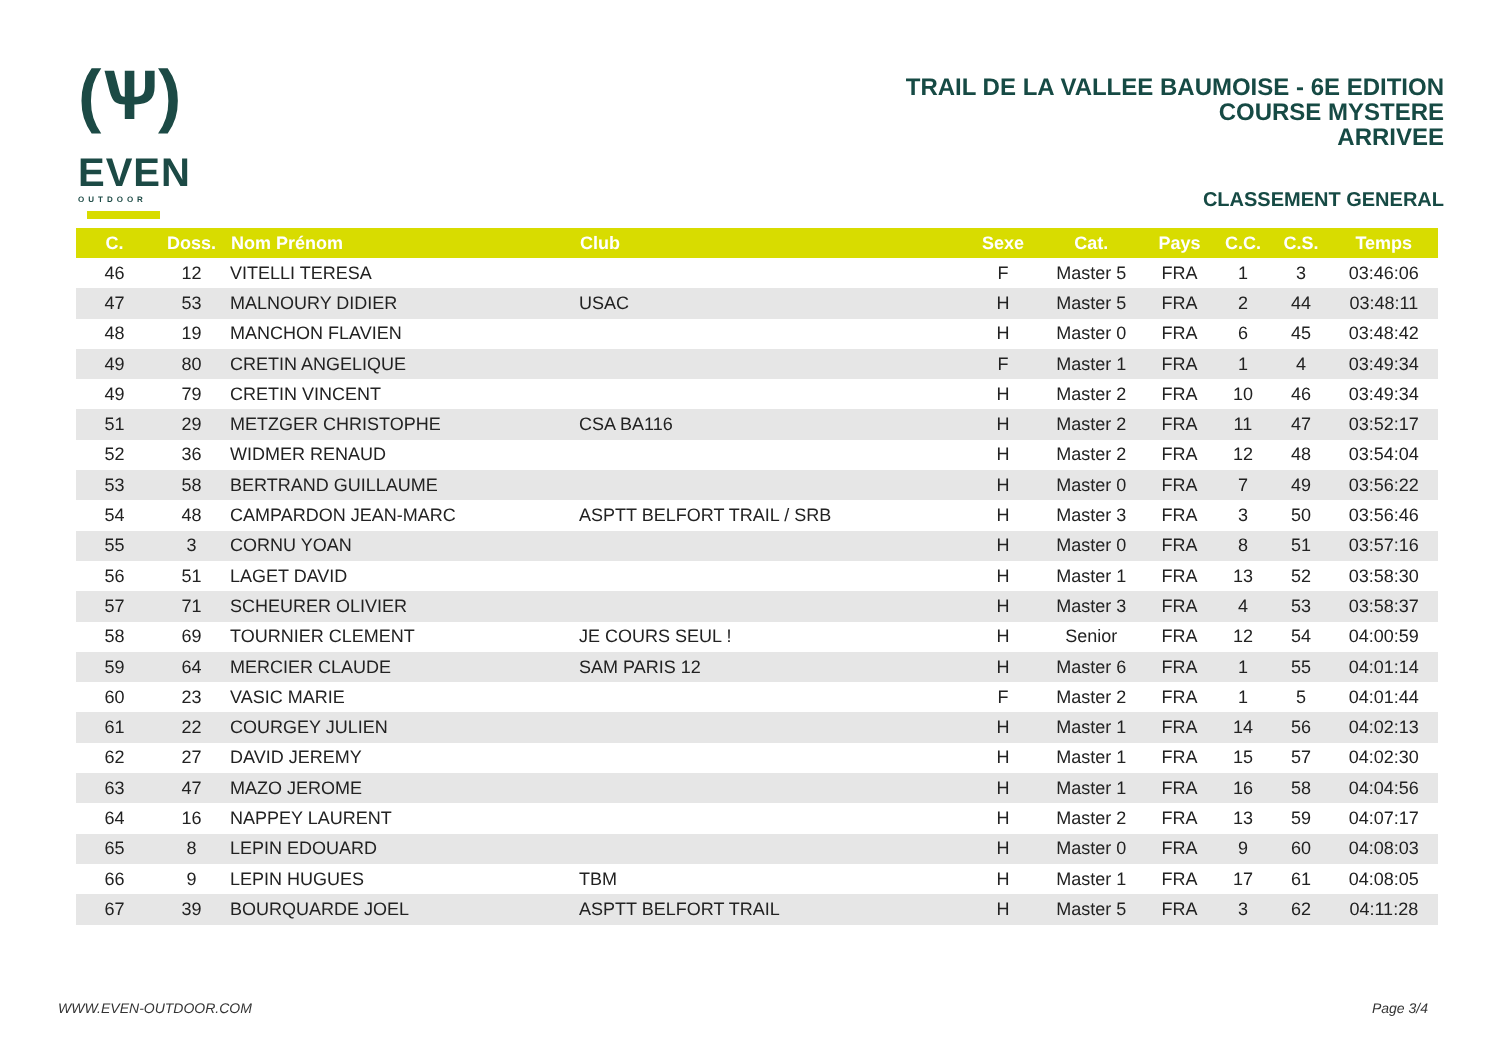(Ѱ)
EVEN
OUTDOOR
TRAIL DE LA VALLEE BAUMOISE - 6E EDITION
COURSE MYSTERE
ARRIVEE
CLASSEMENT GENERAL
| C. | Doss. | Nom Prénom | Club | Sexe | Cat. | Pays | C.C. | C.S. | Temps |
| --- | --- | --- | --- | --- | --- | --- | --- | --- | --- |
| 46 | 12 | VITELLI TERESA | | F | Master 5 | FRA | 1 | 3 | 03:46:06 |
| 47 | 53 | MALNOURY DIDIER | USAC | H | Master 5 | FRA | 2 | 44 | 03:48:11 |
| 48 | 19 | MANCHON FLAVIEN | | H | Master 0 | FRA | 6 | 45 | 03:48:42 |
| 49 | 80 | CRETIN ANGELIQUE | | F | Master 1 | FRA | 1 | 4 | 03:49:34 |
| 49 | 79 | CRETIN VINCENT | | H | Master 2 | FRA | 10 | 46 | 03:49:34 |
| 51 | 29 | METZGER CHRISTOPHE | CSA BA116 | H | Master 2 | FRA | 11 | 47 | 03:52:17 |
| 52 | 36 | WIDMER RENAUD | | H | Master 2 | FRA | 12 | 48 | 03:54:04 |
| 53 | 58 | BERTRAND GUILLAUME | | H | Master 0 | FRA | 7 | 49 | 03:56:22 |
| 54 | 48 | CAMPARDON JEAN-MARC | ASPTT BELFORT TRAIL / SRB | H | Master 3 | FRA | 3 | 50 | 03:56:46 |
| 55 | 3 | CORNU YOAN | | H | Master 0 | FRA | 8 | 51 | 03:57:16 |
| 56 | 51 | LAGET DAVID | | H | Master 1 | FRA | 13 | 52 | 03:58:30 |
| 57 | 71 | SCHEURER OLIVIER | | H | Master 3 | FRA | 4 | 53 | 03:58:37 |
| 58 | 69 | TOURNIER CLEMENT | JE COURS SEUL ! | H | Senior | FRA | 12 | 54 | 04:00:59 |
| 59 | 64 | MERCIER CLAUDE | SAM PARIS 12 | H | Master 6 | FRA | 1 | 55 | 04:01:14 |
| 60 | 23 | VASIC MARIE | | F | Master 2 | FRA | 1 | 5 | 04:01:44 |
| 61 | 22 | COURGEY JULIEN | | H | Master 1 | FRA | 14 | 56 | 04:02:13 |
| 62 | 27 | DAVID JEREMY | | H | Master 1 | FRA | 15 | 57 | 04:02:30 |
| 63 | 47 | MAZO JEROME | | H | Master 1 | FRA | 16 | 58 | 04:04:56 |
| 64 | 16 | NAPPEY LAURENT | | H | Master 2 | FRA | 13 | 59 | 04:07:17 |
| 65 | 8 | LEPIN EDOUARD | | H | Master 0 | FRA | 9 | 60 | 04:08:03 |
| 66 | 9 | LEPIN HUGUES | TBM | H | Master 1 | FRA | 17 | 61 | 04:08:05 |
| 67 | 39 | BOURQUARDE JOEL | ASPTT BELFORT TRAIL | H | Master 5 | FRA | 3 | 62 | 04:11:28 |
WWW.EVEN-OUTDOOR.COM Page 3/4